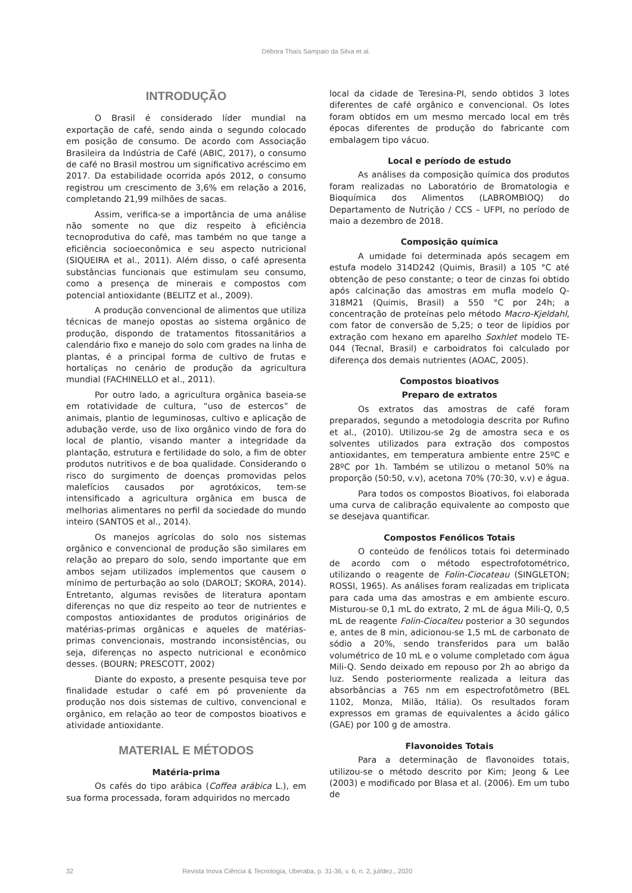Débora Thaís Sampaio da Silva et al.
INTRODUÇÃO
O Brasil é considerado líder mundial na exportação de café, sendo ainda o segundo colocado em posição de consumo. De acordo com Associação Brasileira da Indústria de Café (ABIC, 2017), o consumo de café no Brasil mostrou um significativo acréscimo em 2017. Da estabilidade ocorrida após 2012, o consumo registrou um crescimento de 3,6% em relação a 2016, completando 21,99 milhões de sacas.
Assim, verifica-se a importância de uma análise não somente no que diz respeito à eficiência tecnoprodutiva do café, mas também no que tange a eficiência socioeconômica e seu aspecto nutricional (SIQUEIRA et al., 2011). Além disso, o café apresenta substâncias funcionais que estimulam seu consumo, como a presença de minerais e compostos com potencial antioxidante (BELITZ et al., 2009).
A produção convencional de alimentos que utiliza técnicas de manejo opostas ao sistema orgânico de produção, dispondo de tratamentos fitossanitários a calendário fixo e manejo do solo com grades na linha de plantas, é a principal forma de cultivo de frutas e hortaliças no cenário de produção da agricultura mundial (FACHINELLO et al., 2011).
Por outro lado, a agricultura orgânica baseia-se em rotatividade de cultura, “uso de estercos” de animais, plantio de leguminosas, cultivo e aplicação de adubação verde, uso de lixo orgânico vindo de fora do local de plantio, visando manter a integridade da plantação, estrutura e fertilidade do solo, a fim de obter produtos nutritivos e de boa qualidade. Considerando o risco do surgimento de doenças promovidas pelos malefícios causados por agrotóxicos, tem-se intensificado a agricultura orgânica em busca de melhorias alimentares no perfil da sociedade do mundo inteiro (SANTOS et al., 2014).
Os manejos agrícolas do solo nos sistemas orgânico e convencional de produção são similares em relação ao preparo do solo, sendo importante que em ambos sejam utilizados implementos que causem o mínimo de perturbação ao solo (DAROLT; SKORA, 2014). Entretanto, algumas revisões de literatura apontam diferenças no que diz respeito ao teor de nutrientes e compostos antioxidantes de produtos originários de matérias-primas orgânicas e aqueles de matérias-primas convencionais, mostrando inconsistências, ou seja, diferenças no aspecto nutricional e econômico desses. (BOURN; PRESCOTT, 2002)
Diante do exposto, a presente pesquisa teve por finalidade estudar o café em pó proveniente da produção nos dois sistemas de cultivo, convencional e orgânico, em relação ao teor de compostos bioativos e atividade antioxidante.
MATERIAL E MÉTODOS
Matéria-prima
Os cafés do tipo arábica (Coffea arábica L.), em sua forma processada, foram adquiridos no mercado
local da cidade de Teresina-PI, sendo obtidos 3 lotes diferentes de café orgânico e convencional. Os lotes foram obtidos em um mesmo mercado local em três épocas diferentes de produção do fabricante com embalagem tipo vácuo.
Local e período de estudo
As análises da composição química dos produtos foram realizadas no Laboratório de Bromatologia e Bioquímica dos Alimentos (LABROMBIOQ) do Departamento de Nutrição / CCS – UFPI, no período de maio a dezembro de 2018.
Composição química
A umidade foi determinada após secagem em estufa modelo 314D242 (Quimis, Brasil) a 105 °C até obtenção de peso constante; o teor de cinzas foi obtido após calcinação das amostras em mufla modelo Q-318M21 (Quimis, Brasil) a 550 °C por 24h; a concentração de proteínas pelo método Macro-Kjeldahl, com fator de conversão de 5,25; o teor de lipídios por extração com hexano em aparelho Soxhlet modelo TE-044 (Tecnal, Brasil) e carboidratos foi calculado por diferença dos demais nutrientes (AOAC, 2005).
Compostos bioativos
Preparo de extratos
Os extratos das amostras de café foram preparados, segundo a metodologia descrita por Rufino et al., (2010). Utilizou-se 2g de amostra seca e os solventes utilizados para extração dos compostos antioxidantes, em temperatura ambiente entre 25ºC e 28ºC por 1h. Também se utilizou o metanol 50% na proporção (50:50, v.v), acetona 70% (70:30, v.v) e água.
Para todos os compostos Bioativos, foi elaborada uma curva de calibração equivalente ao composto que se desejava quantificar.
Compostos Fenólicos Totais
O conteúdo de fenólicos totais foi determinado de acordo com o método espectrofotométrico, utilizando o reagente de Folin-Ciocateau (SINGLETON; ROSSI, 1965). As análises foram realizadas em triplicata para cada uma das amostras e em ambiente escuro. Misturou-se 0,1 mL do extrato, 2 mL de água Mili-Q, 0,5 mL de reagente Folin-Ciocalteu posterior a 30 segundos e, antes de 8 min, adicionou-se 1,5 mL de carbonato de sódio a 20%, sendo transferidos para um balão volumétrico de 10 mL e o volume completado com água Mili-Q. Sendo deixado em repouso por 2h ao abrigo da luz. Sendo posteriormente realizada a leitura das absorbâncias a 765 nm em espectrofotômetro (BEL 1102, Monza, Milão, Itália). Os resultados foram expressos em gramas de equivalentes a ácido gálico (GAE) por 100 g de amostra.
Flavonoides Totais
Para a determinação de flavonoides totais, utilizou-se o método descrito por Kim; Jeong & Lee (2003) e modificado por Blasa et al. (2006). Em um tubo de
32 Revista Inova Ciência & Tecnologia, Uberaba, p. 31-36, v. 6, n. 2, jul/dez., 2020